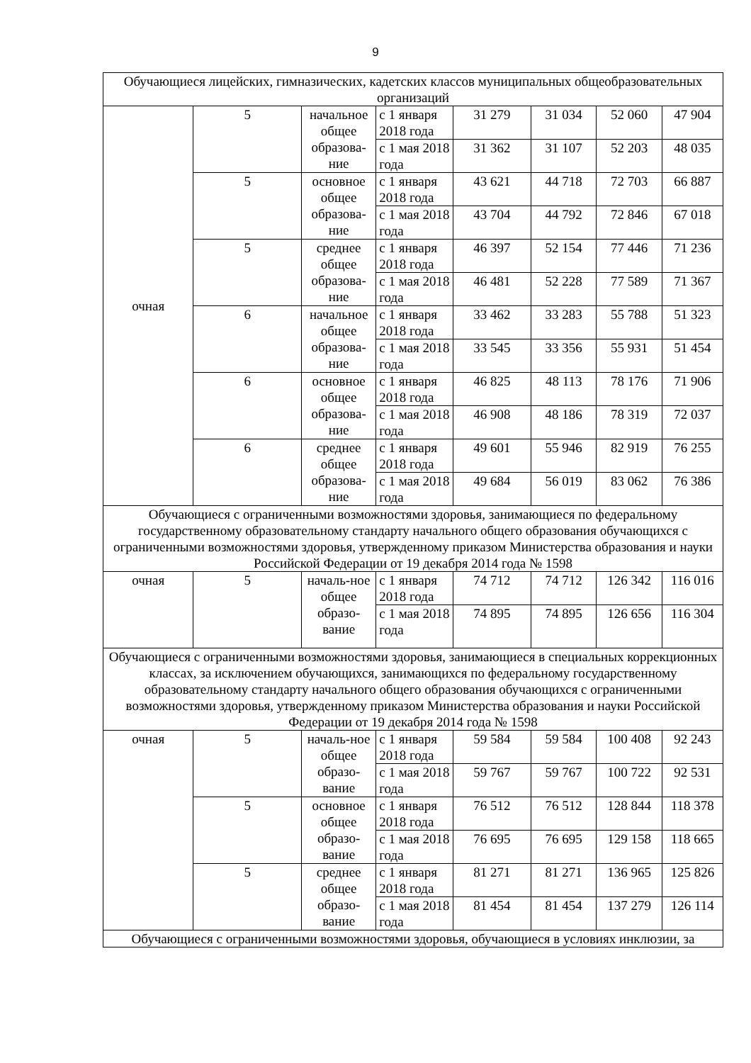9
| Обучающиеся лицейских, гимназических, кадетских классов муниципальных общеобразовательных организаций | | | | | | | |
| очная | 5 | начальное общее образова-ние | с 1 января 2018 года | 31 279 | 31 034 | 52 060 | 47 904 |
| | | | с 1 мая 2018 года | 31 362 | 31 107 | 52 203 | 48 035 |
| | 5 | основное общее образова-ние | с 1 января 2018 года | 43 621 | 44 718 | 72 703 | 66 887 |
| | | | с 1 мая 2018 года | 43 704 | 44 792 | 72 846 | 67 018 |
| | 5 | среднее общее образова-ние | с 1 января 2018 года | 46 397 | 52 154 | 77 446 | 71 236 |
| | | | с 1 мая 2018 года | 46 481 | 52 228 | 77 589 | 71 367 |
| | 6 | начальное общее образова-ние | с 1 января 2018 года | 33 462 | 33 283 | 55 788 | 51 323 |
| | | | с 1 мая 2018 года | 33 545 | 33 356 | 55 931 | 51 454 |
| | 6 | основное общее образова-ние | с 1 января 2018 года | 46 825 | 48 113 | 78 176 | 71 906 |
| | | | с 1 мая 2018 года | 46 908 | 48 186 | 78 319 | 72 037 |
| | 6 | среднее общее образова-ние | с 1 января 2018 года | 49 601 | 55 946 | 82 919 | 76 255 |
| | | | с 1 мая 2018 года | 49 684 | 56 019 | 83 062 | 76 386 |
| Обучающиеся с ограниченными возможностями здоровья, занимающиеся по федеральному государственному образовательному стандарту начального общего образования обучающихся с ограниченными возможностями здоровья, утвержденному приказом Министерства образования и науки Российской Федерации от 19 декабря 2014 года № 1598 | | | | | | | |
| очная | 5 | началь-ное общее образо-вание | с 1 января 2018 года | 74 712 | 74 712 | 126 342 | 116 016 |
| | | | с 1 мая 2018 года | 74 895 | 74 895 | 126 656 | 116 304 |
| Обучающиеся с ограниченными возможностями здоровья, занимающиеся в специальных коррекционных классах, за исключением обучающихся, занимающихся по федеральному государственному образовательному стандарту начального общего образования обучающихся с ограниченными возможностями здоровья, утвержденному приказом Министерства образования и науки Российской Федерации от 19 декабря 2014 года № 1598 | | | | | | | |
| очная | 5 | началь-ное общее образо-вание | с 1 января 2018 года | 59 584 | 59 584 | 100 408 | 92 243 |
| | | | с 1 мая 2018 года | 59 767 | 59 767 | 100 722 | 92 531 |
| | 5 | основное общее образо-вание | с 1 января 2018 года | 76 512 | 76 512 | 128 844 | 118 378 |
| | | | с 1 мая 2018 года | 76 695 | 76 695 | 129 158 | 118 665 |
| | 5 | среднее общее образо-вание | с 1 января 2018 года | 81 271 | 81 271 | 136 965 | 125 826 |
| | | | с 1 мая 2018 года | 81 454 | 81 454 | 137 279 | 126 114 |
| Обучающиеся с ограниченными возможностями здоровья, обучающиеся в условиях инклюзии, за | | | | | | | |